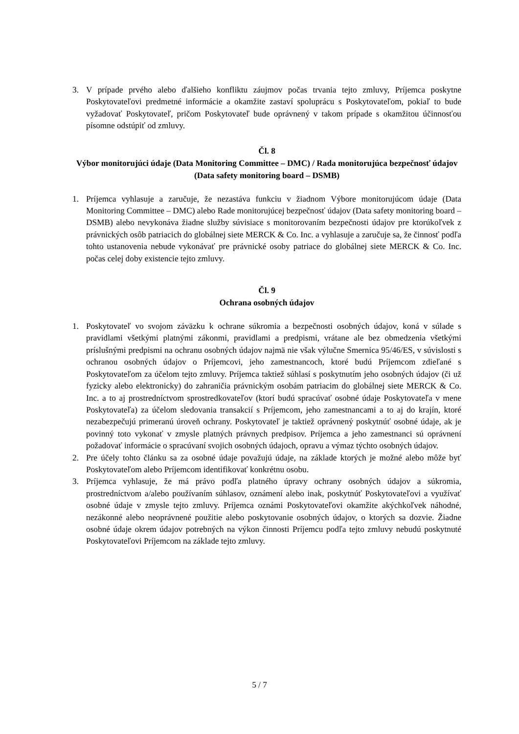3. V prípade prvého alebo ďalšieho konfliktu záujmov počas trvania tejto zmluvy, Príjemca poskytne Poskytovateľovi predmetné informácie a okamžite zastaví spoluprácu s Poskytovateľom, pokiaľ to bude vyžadovať Poskytovateľ, pričom Poskytovateľ bude oprávnený v takom prípade s okamžitou účinnosťou písomne odstúpiť od zmluvy.
Čl. 8
Výbor monitorujúci údaje (Data Monitoring Committee – DMC) / Rada monitorujúca bezpečnosť údajov (Data safety monitoring board – DSMB)
1. Príjemca vyhlasuje a zaručuje, že nezastáva funkciu v žiadnom Výbore monitorujúcom údaje (Data Monitoring Committee – DMC) alebo Rade monitorujúcej bezpečnosť údajov (Data safety monitoring board – DSMB) alebo nevykonáva žiadne služby súvisiace s monitorovaním bezpečnosti údajov pre ktorúkoľvek z právnických osôb patriacich do globálnej siete MERCK & Co. Inc. a vyhlasuje a zaručuje sa, že činnosť podľa tohto ustanovenia nebude vykonávať pre právnické osoby patriace do globálnej siete MERCK & Co. Inc. počas celej doby existencie tejto zmluvy.
Čl. 9
Ochrana osobných údajov
1. Poskytovateľ vo svojom záväzku k ochrane súkromia a bezpečnosti osobných údajov, koná v súlade s pravidlami všetkými platnými zákonmi, pravidlami a predpismi, vrátane ale bez obmedzenia všetkými príslušnými predpismi na ochranu osobných údajov najmä nie však výlučne Smernica 95/46/ES, v súvislosti s ochranou osobných údajov o Príjemcovi, jeho zamestnancoch, ktoré budú Príjemcom zdieľané s Poskytovateľom za účelom tejto zmluvy. Príjemca taktiež súhlasí s poskytnutím jeho osobných údajov (či už fyzicky alebo elektronicky) do zahraničia právnickým osobám patriacim do globálnej siete MERCK & Co. Inc. a to aj prostredníctvom sprostredkovateľov (ktorí budú spracúvať osobné údaje Poskytovateľa v mene Poskytovateľa) za účelom sledovania transakcií s Príjemcom, jeho zamestnancami a to aj do krajín, ktoré nezabezpečujú primeranú úroveň ochrany. Poskytovateľ je taktiež oprávnený poskytnúť osobné údaje, ak je povinný toto vykonať v zmysle platných právnych predpisov. Príjemca a jeho zamestnanci sú oprávnení požadovať informácie o spracúvaní svojich osobných údajoch, opravu a výmaz týchto osobných údajov.
2. Pre účely tohto článku sa za osobné údaje považujú údaje, na základe ktorých je možné alebo môže byť Poskytovateľom alebo Príjemcom identifikovať konkrétnu osobu.
3. Príjemca vyhlasuje, že má právo podľa platného úpravy ochrany osobných údajov a súkromia, prostredníctvom a/alebo používaním súhlasov, oznámení alebo inak, poskytnúť Poskytovateľovi a využívať osobné údaje v zmysle tejto zmluvy. Príjemca oznámi Poskytovateľovi okamžite akýchkoľvek náhodné, nezákonné alebo neoprávnené použitie alebo poskytovanie osobných údajov, o ktorých sa dozvie. Žiadne osobné údaje okrem údajov potrebných na výkon činnosti Príjemcu podľa tejto zmluvy nebudú poskytnuté Poskytovateľovi Príjemcom na základe tejto zmluvy.
5 / 7